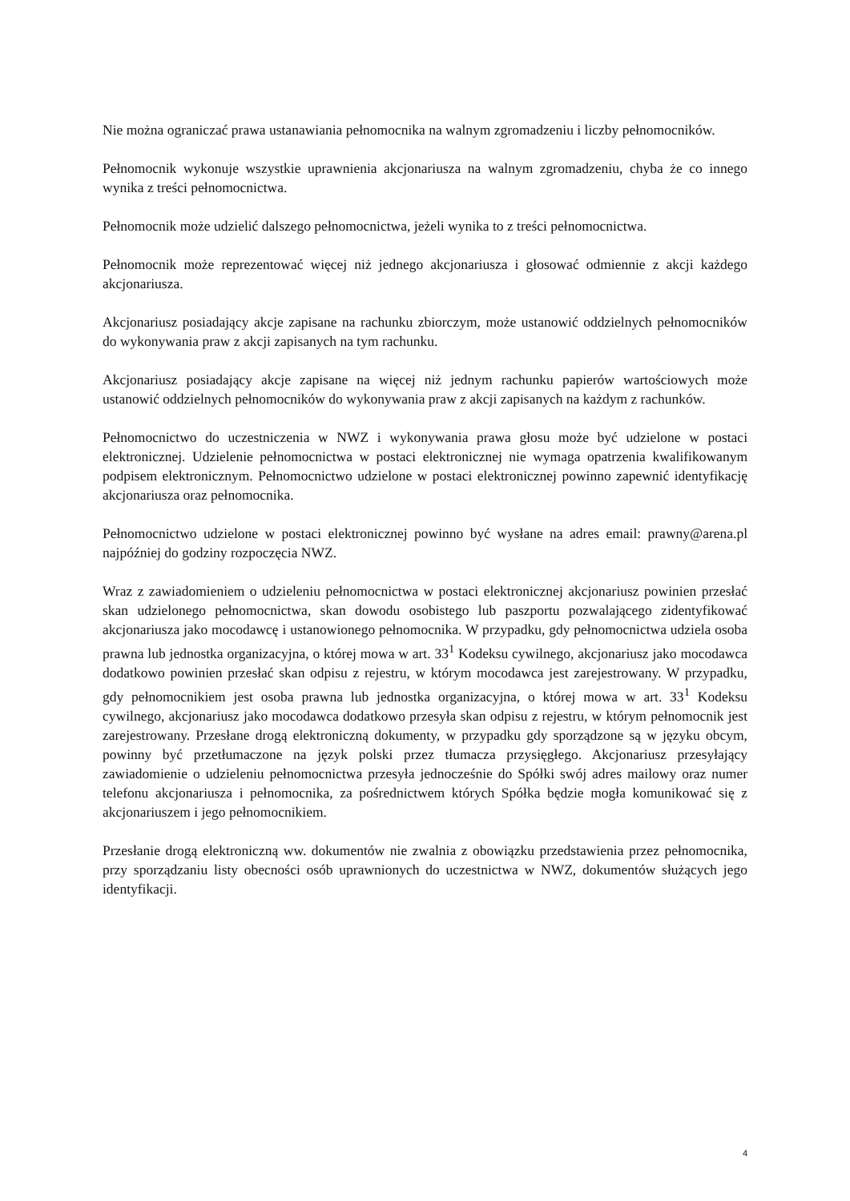Nie można ograniczać prawa ustanawiania pełnomocnika na walnym zgromadzeniu i liczby pełnomocników.
Pełnomocnik wykonuje wszystkie uprawnienia akcjonariusza na walnym zgromadzeniu, chyba że co innego wynika z treści pełnomocnictwa.
Pełnomocnik może udzielić dalszego pełnomocnictwa, jeżeli wynika to z treści pełnomocnictwa.
Pełnomocnik może reprezentować więcej niż jednego akcjonariusza i głosować odmiennie z akcji każdego akcjonariusza.
Akcjonariusz posiadający akcje zapisane na rachunku zbiorczym, może ustanowić oddzielnych pełnomocników do wykonywania praw z akcji zapisanych na tym rachunku.
Akcjonariusz posiadający akcje zapisane na więcej niż jednym rachunku papierów wartościowych może ustanowić oddzielnych pełnomocników do wykonywania praw z akcji zapisanych na każdym z rachunków.
Pełnomocnictwo do uczestniczenia w NWZ i wykonywania prawa głosu może być udzielone w postaci elektronicznej. Udzielenie pełnomocnictwa w postaci elektronicznej nie wymaga opatrzenia kwalifikowanym podpisem elektronicznym. Pełnomocnictwo udzielone w postaci elektronicznej powinno zapewnić identyfikację akcjonariusza oraz pełnomocnika.
Pełnomocnictwo udzielone w postaci elektronicznej powinno być wysłane na adres email: prawny@arena.pl najpóźniej do godziny rozpoczęcia NWZ.
Wraz z zawiadomieniem o udzieleniu pełnomocnictwa w postaci elektronicznej akcjonariusz powinien przesłać skan udzielonego pełnomocnictwa, skan dowodu osobistego lub paszportu pozwalającego zidentyfikować akcjonariusza jako mocodawcę i ustanowionego pełnomocnika. W przypadku, gdy pełnomocnictwa udziela osoba prawna lub jednostka organizacyjna, o której mowa w art. 33<sup>1</sup> Kodeksu cywilnego, akcjonariusz jako mocodawca dodatkowo powinien przesłać skan odpisu z rejestru, w którym mocodawca jest zarejestrowany. W przypadku, gdy pełnomocnikiem jest osoba prawna lub jednostka organizacyjna, o której mowa w art. 33<sup>1</sup> Kodeksu cywilnego, akcjonariusz jako mocodawca dodatkowo przesyła skan odpisu z rejestru, w którym pełnomocnik jest zarejestrowany. Przesłane drogą elektroniczną dokumenty, w przypadku gdy sporządzone są w języku obcym, powinny być przetłumaczone na język polski przez tłumacza przysięgłego. Akcjonariusz przesyłający zawiadomienie o udzieleniu pełnomocnictwa przesyła jednocześnie do Spółki swój adres mailowy oraz numer telefonu akcjonariusza i pełnomocnika, za pośrednictwem których Spółka będzie mogła komunikować się z akcjonariuszem i jego pełnomocnikiem.
Przesłanie drogą elektroniczną ww. dokumentów nie zwalnia z obowiązku przedstawienia przez pełnomocnika, przy sporządzaniu listy obecności osób uprawnionych do uczestnictwa w NWZ, dokumentów służących jego identyfikacji.
4